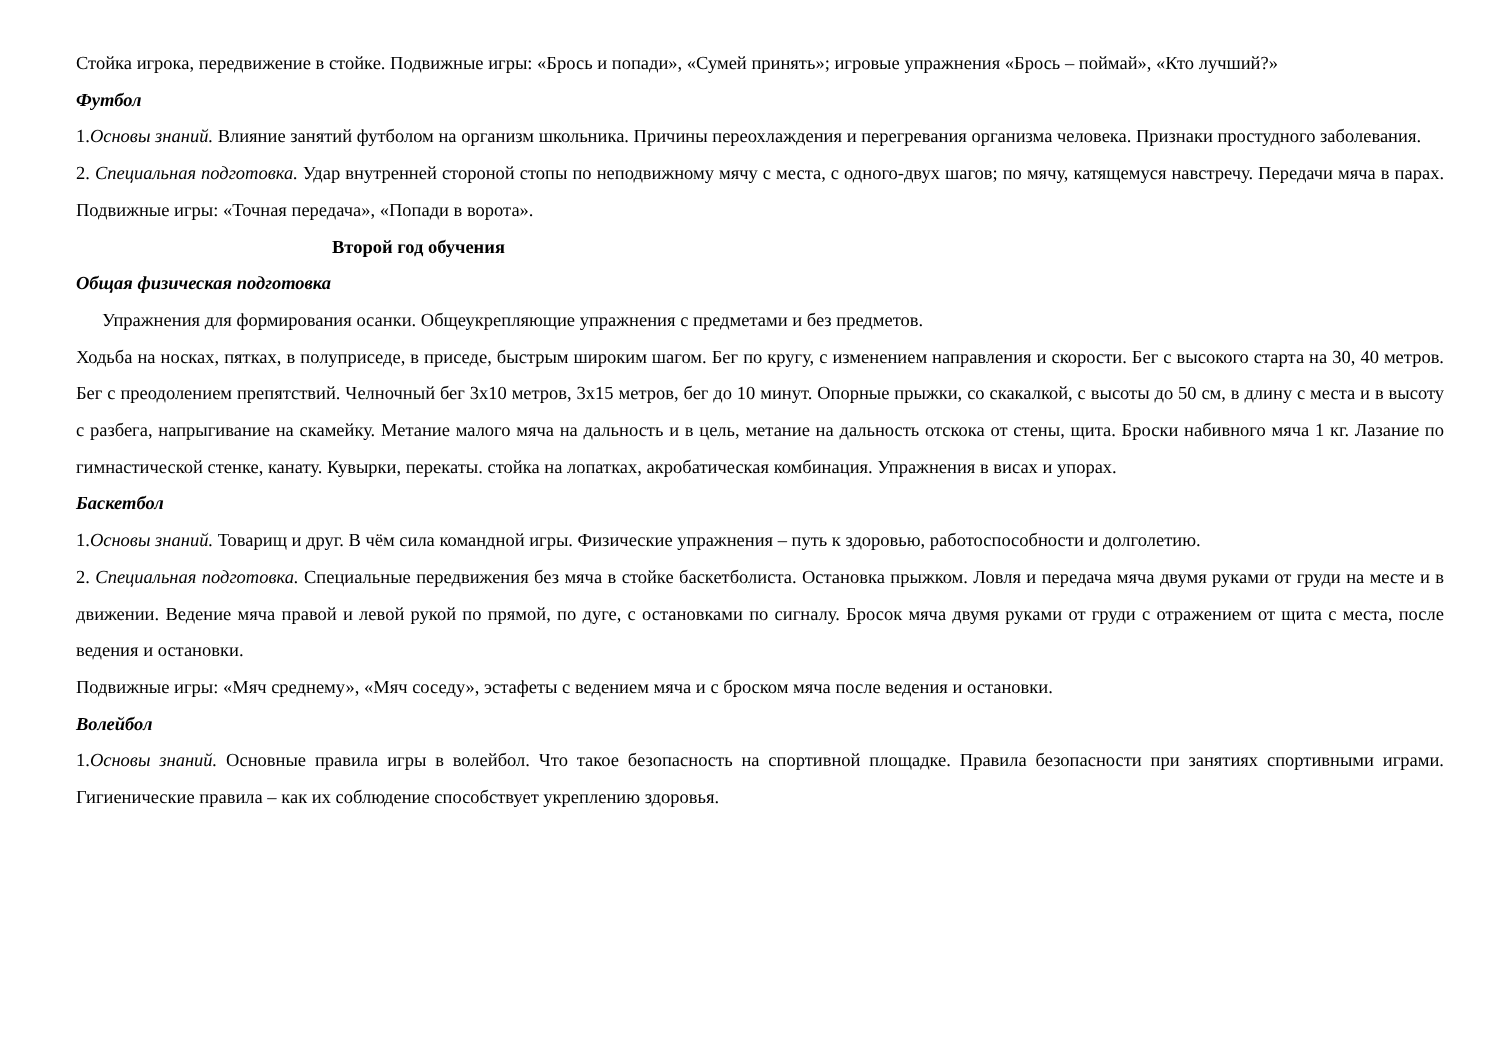Стойка игрока, передвижение в стойке. Подвижные игры: «Брось и попади», «Сумей принять»; игровые упражнения «Брось – поймай», «Кто лучший?»
Футбол
1.Основы знаний. Влияние занятий футболом на организм школьника. Причины переохлаждения и перегревания организма человека. Признаки простудного заболевания.
2. Специальная подготовка. Удар внутренней стороной стопы по неподвижному мячу с места, с одного-двух шагов; по мячу, катящемуся навстречу. Передачи мяча в парах. Подвижные игры: «Точная передача», «Попади в ворота».
Второй год обучения
Общая физическая подготовка
Упражнения для формирования осанки. Общеукрепляющие упражнения с предметами и без предметов.
Ходьба на носках, пятках, в полуприседе, в приседе, быстрым широким шагом. Бег по кругу, с изменением направления и скорости. Бег с высокого старта на 30, 40 метров. Бег с преодолением препятствий. Челночный бег 3х10 метров, 3х15 метров, бег до 10 минут. Опорные прыжки, со скакалкой, с высоты до 50 см, в длину с места и в высоту с разбега, напрыгивание на скамейку. Метание малого мяча на дальность и в цель, метание на дальность отскока от стены, щита. Броски набивного мяча 1 кг. Лазание по гимнастической стенке, канату. Кувырки, перекаты. стойка на лопатках, акробатическая комбинация. Упражнения в висах и упорах.
Баскетбол
1.Основы знаний. Товарищ и друг. В чём сила командной игры. Физические упражнения – путь к здоровью, работоспособности и долголетию.
2. Специальная подготовка. Специальные передвижения без мяча в стойке баскетболиста. Остановка прыжком. Ловля и передача мяча двумя руками от груди на месте и в движении. Ведение мяча правой и левой рукой по прямой, по дуге, с остановками по сигналу. Бросок мяча двумя руками от груди с отражением от щита с места, после ведения и остановки.
Подвижные игры: «Мяч среднему», «Мяч соседу», эстафеты с ведением мяча и с броском мяча после ведения и остановки.
Волейбол
1.Основы знаний. Основные правила игры в волейбол. Что такое безопасность на спортивной площадке. Правила безопасности при занятиях спортивными играми. Гигиенические правила – как их соблюдение способствует укреплению здоровья.